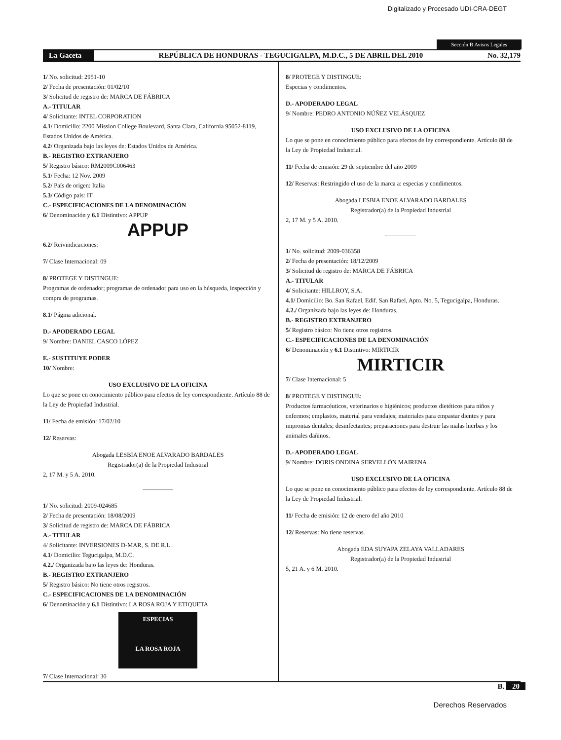Digitalizado y Procesado UDI-CRA-DEGT
Sección B Avisos Legales
La Gaceta
REPÚBLICA DE HONDURAS - TEGUCIGALPA, M.D.C., 5 DE ABRIL DEL 2010
No. 32,179
1/ No. solicitud: 2951-10
2/ Fecha de presentación: 01/02/10
3/ Solicitud de registro de: MARCA DE FÁBRICA
A.- TITULAR
4/ Solicitante: INTEL CORPORATION
4.1/ Domicilio: 2200 Mission College Boulevard, Santa Clara, California 95052-8119, Estados Unidos de América.
4.2/ Organizada bajo las leyes de: Estados Unidos de América.
B.- REGISTRO EXTRANJERO
5/ Registro básico: RM2009C006463
5.1/ Fecha: 12 Nov. 2009
5.2/ País de origen: Italia
5.3/ Código país: IT
C.- ESPECIFICACIONES DE LA DENOMINACIÓN
6/ Denominación y 6.1 Distintivo: APPUP
APPUP
6.2/ Reivindicaciones:
7/ Clase Internacional: 09
8/ PROTEGE Y DISTINGUE:
Programas de ordenador; programas de ordenador para uso en la búsqueda, inspección y compra de programas.
8.1/ Página adicional.
D.- APODERADO LEGAL
9/ Nombre: DANIEL CASCO LÓPEZ
E.- SUSTITUYE PODER
10/ Nombre:
USO EXCLUSIVO DE LA OFICINA
Lo que se pone en conocimiento público para efectos de ley correspondiente. Artículo 88 de la Ley de Propiedad Industrial.
11/ Fecha de emisión: 17/02/10
12/ Reservas:
Abogada LESBIA ENOE ALVARADO BARDALES
Registrador(a) de la Propiedad Industrial
2, 17 M. y 5 A. 2010.
1/ No. solicitud: 2009-024685
2/ Fecha de presentación: 18/08/2009
3/ Solicitud de registro de: MARCA DE FÁBRICA
A.- TITULAR
4/ Solicitante: INVERSIONES D-MAR, S. DE R.L.
4.1/ Domicilio: Tegucigalpa, M.D.C.
4.2./ Organizada bajo las leyes de: Honduras.
B.- REGISTRO EXTRANJERO
5/ Registro básico: No tiene otros registros.
C.- ESPECIFICACIONES DE LA DENOMINACIÓN
6/ Denominación y 6.1 Distintivo: LA ROSA ROJA Y ETIQUETA
ESPECIAS
LA ROSA ROJA
7/ Clase Internacional: 30
8/ PROTEGE Y DISTINGUE:
Especias y condimentos.
D.- APODERADO LEGAL
9/ Nombre: PEDRO ANTONIO NÚÑEZ VELÁSQUEZ
USO EXCLUSIVO DE LA OFICINA
Lo que se pone en conocimiento público para efectos de ley correspondiente. Artículo 88 de la Ley de Propiedad Industrial.
11/ Fecha de emisión: 29 de septiembre del año 2009
12/ Reservas: Restringido el uso de la marca a: especias y condimentos.
Abogada LESBIA ENOE ALVARADO BARDALES
Registrador(a) de la Propiedad Industrial
2, 17 M. y 5 A. 2010.
1/ No. solicitud: 2009-036358
2/ Fecha de presentación: 18/12/2009
3/ Solicitud de registro de: MARCA DE FÁBRICA
A.- TITULAR
4/ Solicitante: HILLROY, S.A.
4.1/ Domicilio: Bo. San Rafael, Edif. San Rafael, Apto. No. 5, Tegucigalpa, Honduras.
4.2./ Organizada bajo las leyes de: Honduras.
B.- REGISTRO EXTRANJERO
5/ Registro básico: No tiene otros registros.
C.- ESPECIFICACIONES DE LA DENOMINACIÓN
6/ Denominación y 6.1 Distintivo: MIRTICIR
MIRTICIR
7/ Clase Internacional: 5
8/ PROTEGE Y DISTINGUE:
Productos farmacéuticos, veterinarios e higiénicos; productos dietéticos para niños y enfermos; emplastos, material para vendajes; materiales para empastar dientes y para improntas dentales; desinfectantes; preparaciones para destruir las malas hierbas y los animales dañinos.
D.- APODERADO LEGAL
9/ Nombre: DORIS ONDINA SERVELLÓN MAIRENA
USO EXCLUSIVO DE LA OFICINA
Lo que se pone en conocimiento público para efectos de ley correspondiente. Artículo 88 de la Ley de Propiedad Industrial.
11/ Fecha de emisión: 12 de enero del año 2010
12/ Reservas: No tiene reservas.
Abogada EDA SUYAPA ZELAYA VALLADARES
Registrador(a) de la Propiedad Industrial
5, 21 A. y 6 M. 2010.
B. 20
Derechos Reservados